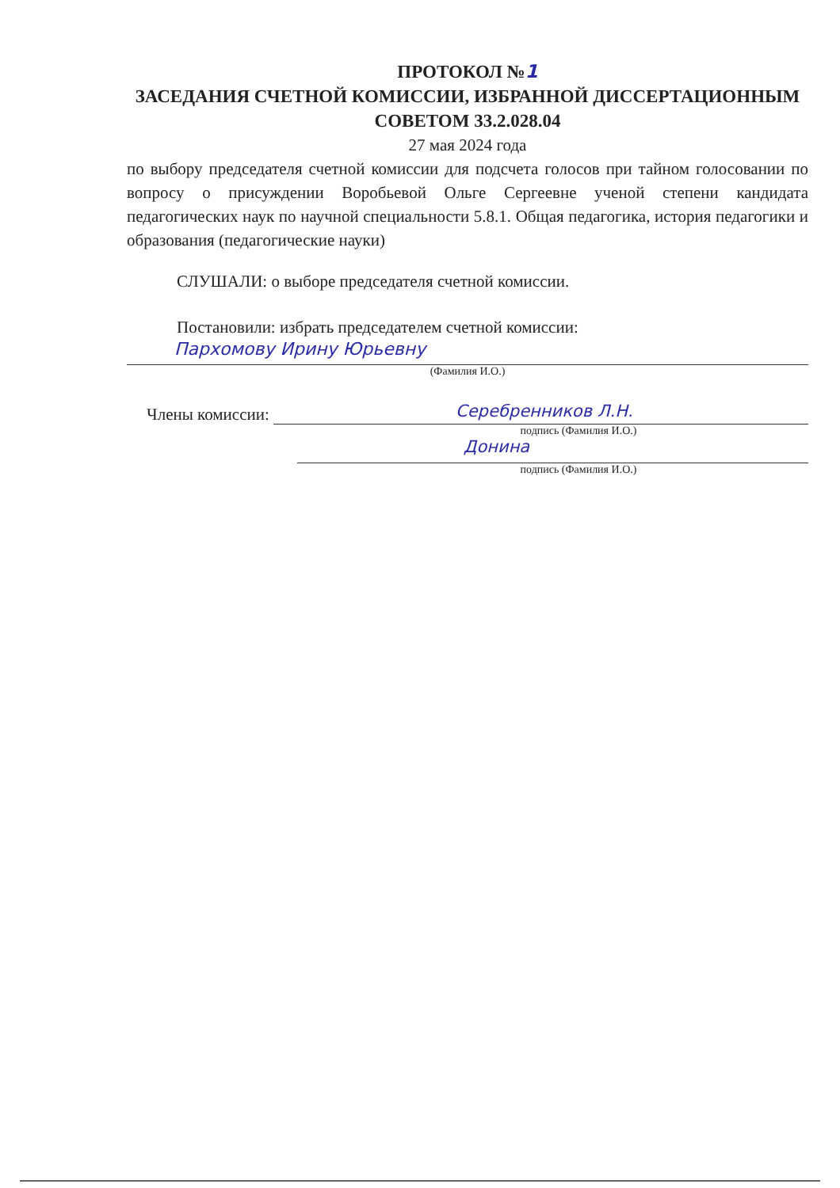ПРОТОКОЛ №1
ЗАСЕДАНИЯ СЧЕТНОЙ КОМИССИИ, ИЗБРАННОЙ ДИССЕРТАЦИОННЫМ СОВЕТОМ 33.2.028.04
27 мая 2024 года
по выбору председателя счетной комиссии для подсчета голосов при тайном голосовании по вопросу о присуждении Воробьевой Ольге Сергеевне ученой степени кандидата педагогических наук по научной специальности 5.8.1. Общая педагогика, история педагогики и образования (педагогические науки)
СЛУШАЛИ: о выборе председателя счетной комиссии.
Постановили: избрать председателем счетной комиссии:
Пархомову Ирину Юрьевну
(Фамилия И.О.)
Члены комиссии: Серебренников Л.Н.
подпись (Фамилия И.О.)
Донина
подпись (Фамилия И.О.)